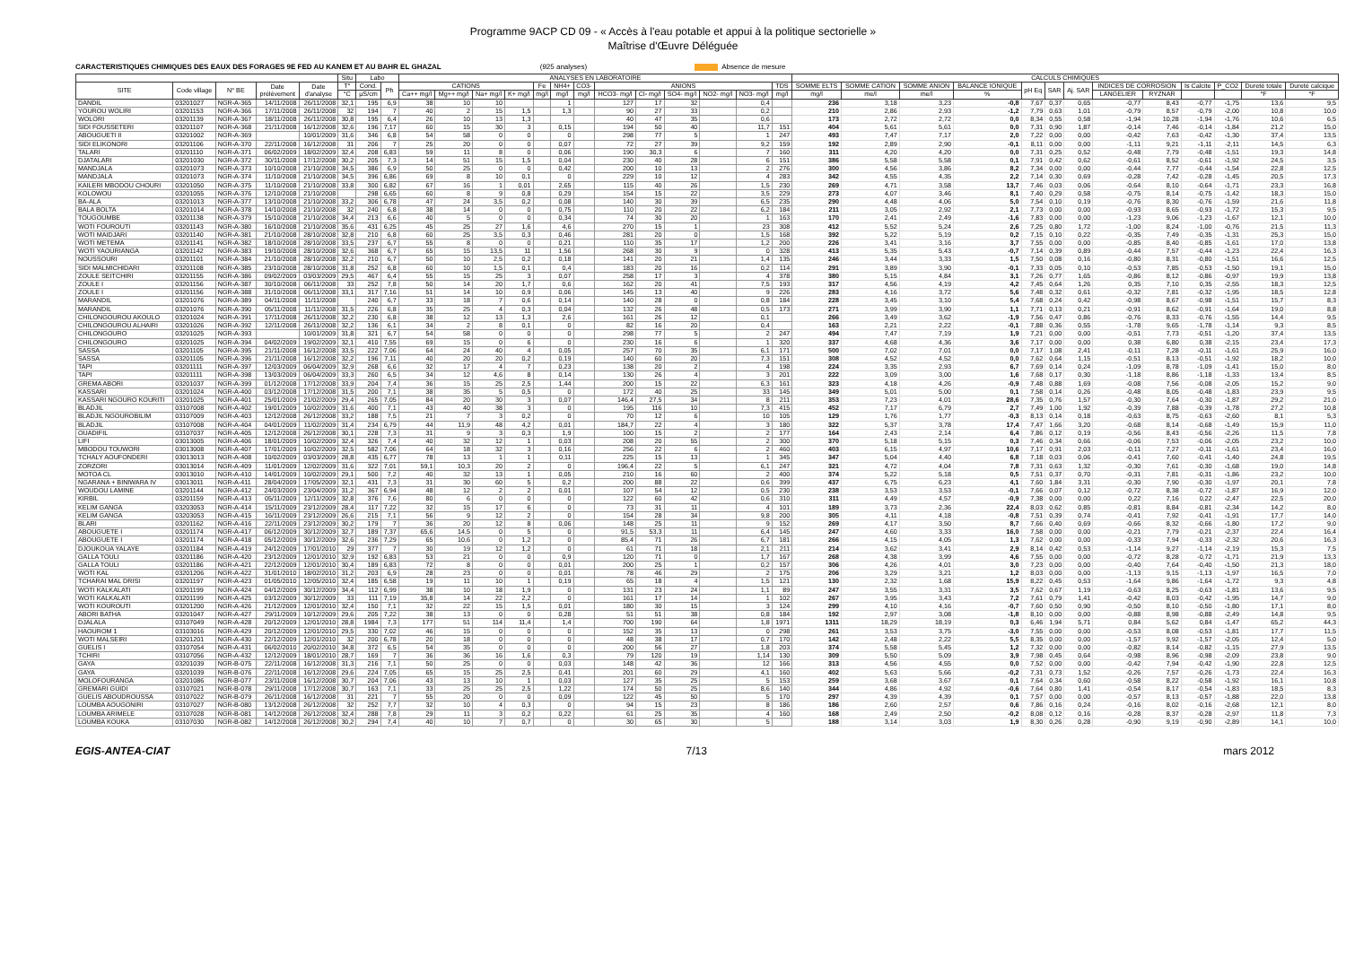Programme 9ACP CD 09 - « Accès à l'eau potable et appui à la politique sectorielle »
Maîtrise d'Œuvre Déléguée
CARACTERISTIQUES CHIMIQUES DES EAUX DES FORAGES 9E FED AU KANEM ET AU BAHR EL GHAZAL (925 analyses) Absence de mesure
| | | | | | Situ | Labo | | ANALYSES EN LABORATOIRE | | | | | | | | | | | | | CALCULS CHIMIQUES | | | | | | | | | | | | |
| --- | --- | --- | --- | --- | --- | --- | --- | --- | --- | --- | --- | --- | --- | --- | --- | --- | --- | --- | --- | --- | --- | --- | --- | --- | --- | --- | --- | --- | --- | --- | --- | --- | --- |
| SITE | Code village | N° BE | Date prélèvement | Date d'analyse | T° | Cond. | Ph | CATIONS | | | | Fe | NH4+ | CO3- | ANIONS | | | | | TDS | SOMME ELTS | SOMME CATION | SOMME ANION | BALANCE IONIQUE | pH Eq | SAR | Aj. SAR | INDICES DE CORROSION | | Is Calcite | P_CO2 | Dureté totale | Dureté calcique |
| | | | | | °C | µS/cm | | Ca++ mg/l | Mg++ mg/l | Na+ mg/l | K+ mg/l | mg/l | mg/l | mg/l | HCO3- mg/l | Cl- mg/l | SO4- mg/l | NO2- mg/l | NO3- mg/l | mg/l | mg/l | me/l | me/l | % | | | | LANGELIER | RYZNAR | | | °F | °F |
| DANDIL | 03201027 | NGR-A-365 | 14/11/2008 | 26/11/2008 | 32,1 | 195 | 6,9 | 38 | 10 | 10 | | | 1 | | 127 | 17 | 32 | | 0,4 | | 236 | 3,18 | 3,23 | -0,8 | 7,67 | 0,37 | 0,65 | -0,77 | 8,43 | -0,77 | -1,75 | 13,6 | 9,5 |
| YOUROU WOLIRI | 03201153 | NGR-A-366 | 17/11/2008 | 26/11/2008 | 32 | 194 | 7 | 40 | 2 | 15 | 1,5 | | 1,3 | | 90 | 27 | 33 | | 0,2 | | 210 | 2,86 | 2,93 | -1,2 | 7,79 | 0,63 | 1,01 | -0,79 | 8,57 | -0,79 | -2,00 | 10,8 | 10,0 |
| WOLORI | 03201139 | NGR-A-367 | 18/11/2008 | 26/11/2008 | 30,8 | 195 | 6,4 | 26 | 10 | 13 | 1,3 | | | | 40 | 47 | 35 | | 0,6 | | 173 | 2,72 | 2,72 | 0,0 | 8,34 | 0,55 | 0,58 | -1,94 | 10,28 | -1,94 | -1,76 | 10,6 | 6,5 |
| SIDI FOUSSETERI | 03201107 | NGR-A-368 | 21/11/2008 | 16/12/2008 | 32,6 | 196 | 7,17 | 60 | 15 | 30 | 3 | | 0,15 | | 194 | 50 | 40 | | 11,7 | 151 | 404 | 5,61 | 5,61 | 0,0 | 7,31 | 0,90 | 1,87 | -0,14 | 7,46 | -0,14 | -1,84 | 21,2 | 15,0 |
| ABOUGUETI II | 03201002 | NGR-A-369 | | 10/01/2009 | 31,6 | 346 | 6,8 | 54 | 58 | 0 | 0 | | 0 | | 298 | 77 | 5 | | 1 | 247 | 493 | 7,47 | 7,17 | 2,0 | 7,22 | 0,00 | 0,00 | -0,42 | 7,63 | -0,42 | -1,30 | 37,4 | 13,5 |
| SIDI ELIKONORI | 03201106 | NGR-A-370 | 22/11/2008 | 16/12/2008 | 31 | 206 | 7 | 25 | 20 | 0 | 0 | | 0,07 | | 72 | 27 | 39 | | 9,2 | 159 | 192 | 2,89 | 2,90 | -0,1 | 8,11 | 0,00 | 0,00 | -1,11 | 9,21 | -1,11 | -2,11 | 14,5 | 6,3 |
| TALARI | 03201110 | NGR-A-371 | 06/02/2009 | 18/02/2009 | 32,4 | 208 | 6,83 | 59 | 11 | 8 | 0 | | 0,06 | | 190 | 30,3 | 6 | | 7 | 160 | 311 | 4,20 | 4,20 | 0,0 | 7,31 | 0,25 | 0,52 | -0,48 | 7,79 | -0,48 | -1,51 | 19,3 | 14,8 |
| DJATALARI | 03201030 | NGR-A-372 | 30/11/2008 | 17/12/2008 | 30,2 | 205 | 7,3 | 14 | 51 | 15 | 1,5 | | 0,04 | | 230 | 40 | 28 | | 6 | 151 | 386 | 5,58 | 5,58 | 0,1 | 7,91 | 0,42 | 0,62 | -0,61 | 8,52 | -0,61 | -1,92 | 24,5 | 3,5 |
| MANDJALA | 03201073 | NGR-A-373 | 10/10/2008 | 21/10/2008 | 34,5 | 386 | 6,9 | 50 | 25 | 0 | 0 | | 0,42 | | 200 | 10 | 13 | | 2 | 276 | 300 | 4,56 | 3,86 | 8,2 | 7,34 | 0,00 | 0,00 | -0,44 | 7,77 | -0,44 | -1,54 | 22,8 | 12,5 |
| MANDJALA | 03201073 | NGR-A-374 | 11/10/2008 | 21/10/2008 | 34,5 | 396 | 6,86 | 69 | 8 | 10 | 0,1 | | 0 | | 229 | 10 | 12 | | 4 | 283 | 342 | 4,55 | 4,35 | 2,2 | 7,14 | 0,30 | 0,69 | -0,28 | 7,42 | -0,28 | -1,45 | 20,5 | 17,3 |
| KAILERI MBODOU CHOURI | 03201050 | NGR-A-375 | 11/10/2008 | 21/10/2008 | 33,8 | 300 | 6,82 | 67 | 16 | 1 | 0,01 | | 2,65 | | 115 | 40 | 26 | | 1,5 | 230 | 269 | 4,71 | 3,58 | 13,7 | 7,46 | 0,03 | 0,06 | -0,64 | 8,10 | -0,64 | -1,71 | 23,3 | 16,8 |
| KOLOWOU | 03201055 | NGR-A-376 | 12/10/2008 | 21/10/2008 | | 298 | 6,65 | 60 | 8 | 9 | 0,8 | | 0,29 | | 154 | 15 | 22 | | 3,5 | 229 | 273 | 4,07 | 3,46 | 8,1 | 7,40 | 0,29 | 0,58 | -0,75 | 8,14 | -0,75 | -1,42 | 18,3 | 15,0 |
| BA-ALA | 03201013 | NGR-A-377 | 13/10/2008 | 21/10/2008 | 33,2 | 306 | 6,78 | 47 | 24 | 3,5 | 0,2 | | 0,08 | | 140 | 30 | 39 | | 6,5 | 235 | 290 | 4,48 | 4,06 | 5,0 | 7,54 | 0,10 | 0,19 | -0,76 | 8,30 | -0,76 | -1,59 | 21,6 | 11,8 |
| BALA BOLTA | 03201014 | NGR-A-378 | 14/10/2008 | 21/10/2008 | 32 | 240 | 6,8 | 38 | 14 | 0 | 0 | | 0,75 | | 110 | 20 | 22 | | 6,2 | 184 | 211 | 3,05 | 2,92 | 2,1 | 7,73 | 0,00 | 0,00 | -0,93 | 8,65 | -0,93 | -1,72 | 15,3 | 9,5 |
| TOUGOUMBE | 03201138 | NGR-A-379 | 15/10/2008 | 21/10/2008 | 34,4 | 213 | 6,6 | 40 | 5 | 0 | 0 | | 0,34 | | 74 | 30 | 20 | | 1 | 163 | 170 | 2,41 | 2,49 | -1,6 | 7,83 | 0,00 | 0,00 | -1,23 | 9,06 | -1,23 | -1,67 | 12,1 | 10,0 |
| WOTI FOUROUTI | 03201143 | NGR-A-380 | 16/10/2008 | 21/10/2008 | 35,6 | 431 | 6,25 | 45 | 25 | 27 | 1,6 | | 4,6 | | 270 | 15 | 1 | | 23 | 308 | 412 | 5,52 | 5,24 | 2,6 | 7,25 | 0,80 | 1,72 | -1,00 | 8,24 | -1,00 | -0,76 | 21,5 | 11,3 |
| WOTI MAIDJARI | 03201140 | NGR-A-381 | 21/10/2008 | 28/10/2008 | 32,8 | 210 | 6,8 | 60 | 25 | 3,5 | 0,3 | | 0,46 | | 281 | 20 | 0 | | 1,5 | 168 | 392 | 5,22 | 5,19 | 0,2 | 7,15 | 0,10 | 0,22 | -0,35 | 7,49 | -0,35 | -1,31 | 25,3 | 15,0 |
| WOTI METEMA | 03201141 | NGR-A-382 | 18/10/2008 | 28/10/2008 | 33,5 | 237 | 6,7 | 55 | 8 | 0 | 0 | | 0,21 | | 110 | 35 | 17 | | 1,2 | 200 | 226 | 3,41 | 3,16 | 3,7 | 7,55 | 0,00 | 0,00 | -0,85 | 8,40 | -0,85 | -1,61 | 17,0 | 13,8 |
| WOTI YAOURIANGA | 03201142 | NGR-A-383 | 19/10/2008 | 28/10/2008 | 32,6 | 368 | 6,7 | 65 | 15 | 13,5 | 11 | | 1,56 | | 268 | 30 | 9 | | 0 | 328 | 413 | 5,35 | 5,43 | -0,7 | 7,14 | 0,39 | 0,89 | -0,44 | 7,57 | -0,44 | -1,23 | 22,4 | 16,3 |
| NOUSSOURI | 03201101 | NGR-A-384 | 21/10/2008 | 28/10/2008 | 32,2 | 210 | 6,7 | 50 | 10 | 2,5 | 0,2 | | 0,18 | | 141 | 20 | 21 | | 1,4 | 135 | 246 | 3,44 | 3,33 | 1,5 | 7,50 | 0,08 | 0,16 | -0,80 | 8,31 | -0,80 | -1,51 | 16,6 | 12,5 |
| SIDI MALMICHIDARI | 03201108 | NGR-A-385 | 23/10/2008 | 28/10/2008 | 31,8 | 252 | 6,8 | 60 | 10 | 1,5 | 0,1 | | 0,4 | | 183 | 20 | 16 | | 0,2 | 114 | 291 | 3,89 | 3,90 | -0,1 | 7,33 | 0,05 | 0,10 | -0,53 | 7,85 | -0,53 | -1,50 | 19,1 | 15,0 |
| ZOULE SEITCHIRI | 03201155 | NGR-A-386 | 09/02/2009 | 03/03/2009 | 29,5 | 467 | 6,4 | 55 | 15 | 25 | 3 | | 0,07 | | 258 | 17 | 3 | | 4 | 378 | 380 | 5,15 | 4,84 | 3,1 | 7,26 | 0,77 | 1,65 | -0,86 | 8,12 | -0,86 | -0,97 | 19,9 | 13,8 |
| ZOULE I | 03201156 | NGR-A-387 | 30/10/2008 | 06/11/2008 | 33 | 252 | 7,8 | 50 | 14 | 20 | 1,7 | | 0,6 | | 162 | 20 | 41 | | 7,5 | 193 | 317 | 4,56 | 4,19 | 4,2 | 7,45 | 0,64 | 1,26 | 0,35 | 7,10 | 0,35 | -2,55 | 18,3 | 12,5 |
| ZOULE I | 03201156 | NGR-A-388 | 31/10/2008 | 06/11/2008 | 33,1 | 317 | 7,16 | 51 | 14 | 10 | 0,9 | | 0,06 | | 145 | 13 | 40 | | 9 | 226 | 283 | 4,16 | 3,72 | 5,6 | 7,48 | 0,32 | 0,61 | -0,32 | 7,81 | -0,32 | -1,95 | 18,5 | 12,8 |
| MARANDIL | 03201076 | NGR-A-389 | 04/11/2008 | 11/11/2008 | | 240 | 6,7 | 33 | 18 | 7 | 0,6 | | 0,14 | | 140 | 28 | 0 | | 0,8 | 184 | 228 | 3,45 | 3,10 | 5,4 | 7,68 | 0,24 | 0,42 | -0,98 | 8,67 | -0,98 | -1,51 | 15,7 | 8,3 |
| MARANDIL | 03201076 | NGR-A-390 | 05/11/2008 | 11/11/2008 | 31,5 | 226 | 6,8 | 35 | 25 | 4 | 0,3 | | 0,04 | | 132 | 26 | 48 | | 0,5 | 173 | 271 | 3,99 | 3,90 | 1,1 | 7,71 | 0,13 | 0,21 | -0,91 | 8,62 | -0,91 | -1,64 | 19,0 | 8,8 |
| CHILONGOUROU AKOULO | 03201024 | NGR-A-391 | 17/11/2008 | 26/11/2008 | 32,2 | 230 | 6,8 | 38 | 12 | 13 | 1,3 | | 2,6 | | 161 | 26 | 12 | | 0,1 | | 266 | 3,49 | 3,62 | -1,9 | 7,56 | 0,47 | 0,86 | -0,76 | 8,33 | -0,76 | -1,55 | 14,4 | 9,5 |
| CHILONGOUROU ALHAIRI | 03201026 | NGR-A-392 | 12/11/2008 | 26/11/2008 | 32,2 | 136 | 6,1 | 34 | 2 | 8 | 0,1 | | 0 | | 82 | 16 | 20 | | 0,4 | | 163 | 2,21 | 2,22 | -0,1 | 7,88 | 0,36 | 0,55 | -1,78 | 9,65 | -1,78 | -1,14 | 9,3 | 8,5 |
| CHILONGOURO | 03201025 | NGR-A-393 | | 10/01/2009 | 31,8 | 321 | 6,7 | 54 | 58 | 0 | 0 | | 0 | | 298 | 77 | 5 | | 2 | 247 | 494 | 7,47 | 7,19 | 1,9 | 7,21 | 0,00 | 0,00 | -0,51 | 7,73 | -0,51 | -1,20 | 37,4 | 13,5 |
| CHILONGOURO | 03201025 | NGR-A-394 | 04/02/2009 | 19/02/2009 | 32,1 | 410 | 7,55 | 69 | 15 | 0 | 6 | | 0 | | 230 | 16 | 6 | | 1 | 320 | 337 | 4,68 | 4,36 | 3,6 | 7,17 | 0,00 | 0,00 | 0,38 | 6,80 | 0,38 | -2,15 | 23,4 | 17,3 |
| SASSA | 03201105 | NGR-A-395 | 21/11/2008 | 16/12/2008 | 33,5 | 222 | 7,06 | 64 | 24 | 40 | 4 | | 0,05 | | 257 | 70 | 35 | | 6,1 | 171 | 500 | 7,02 | 7,01 | 0,0 | 7,17 | 1,08 | 2,41 | -0,11 | 7,28 | -0,11 | -1,61 | 25,9 | 16,0 |
| SASSA | 03201105 | NGR-A-396 | 21/11/2008 | 16/12/2008 | 32,2 | 196 | 7,11 | 40 | 20 | 20 | 0,2 | | 0,19 | | 140 | 60 | 20 | | 7,3 | 151 | 308 | 4,52 | 4,52 | 0,0 | 7,62 | 0,64 | 1,15 | -0,51 | 8,13 | -0,51 | -1,92 | 18,2 | 10,0 |
| TAPI | 03201111 | NGR-A-397 | 12/03/2009 | 06/04/2009 | 32,9 | 268 | 6,6 | 32 | 17 | 4 | 7 | | 0,23 | | 138 | 20 | 2 | | 4 | 198 | 224 | 3,35 | 2,93 | 6,7 | 7,69 | 0,14 | 0,24 | -1,09 | 8,78 | -1,09 | -1,41 | 15,0 | 8,0 |
| TAPI | 03201111 | NGR-A-398 | 13/03/2009 | 06/04/2009 | 33,3 | 260 | 6,5 | 34 | 12 | 4,6 | 8 | | 0,14 | | 130 | 26 | 4 | | 3 | 201 | 222 | 3,09 | 3,00 | 1,6 | 7,68 | 0,17 | 0,30 | -1,18 | 8,86 | -1,18 | -1,33 | 13,4 | 8,5 |
| GREMA ABORI | 03201037 | NGR-A-399 | 01/12/2008 | 17/12/2008 | 33,9 | 204 | 7,4 | 36 | 15 | 25 | 2,5 | | 1,44 | | 200 | 15 | 22 | | 6,3 | 161 | 323 | 4,18 | 4,26 | -0,9 | 7,48 | 0,88 | 1,69 | -0,08 | 7,56 | -0,08 | -2,05 | 15,2 | 9,0 |
| KASSARI | 03201024 | NGR-A-400 | 03/12/2008 | 17/12/2008 | 31,5 | 200 | 7,1 | 38 | 35 | 5 | 0,5 | | 0 | | 172 | 40 | 25 | | 33 | 145 | 349 | 5,01 | 5,00 | 0,1 | 7,58 | 0,14 | 0,26 | -0,48 | 8,05 | -0,48 | -1,83 | 23,9 | 9,5 |
| KASSARI NGOURO KOURITI | 03201025 | NGR-A-401 | 25/01/2009 | 21/02/2009 | 29,4 | 265 | 7,05 | 84 | 20 | 30 | 3 | | 0,07 | | 146,4 | 27,5 | 34 | | 8 | 211 | 353 | 7,23 | 4,01 | 28,6 | 7,35 | 0,76 | 1,57 | -0,30 | 7,64 | -0,30 | -1,87 | 29,2 | 21,0 |
| BLADJIL | 03107008 | NGR-A-402 | 19/01/2009 | 10/02/2009 | 31,6 | 400 | 7,1 | 43 | 40 | 38 | 3 | | 0 | | 195 | 116 | 10 | | 7,3 | 415 | 452 | 7,17 | 6,79 | 2,7 | 7,49 | 1,00 | 1,92 | -0,39 | 7,88 | -0,39 | -1,78 | 27,2 | 10,8 |
| BLADJIL NGOUROBILIM | 03107009 | NGR-A-403 | 12/12/2008 | 26/12/2008 | 33,2 | 188 | 7,5 | 21 | 7 | 3 | 0,2 | | 0 | | 70 | 12 | 6 | | 10 | 105 | 129 | 1,76 | 1,77 | -0,3 | 8,13 | 0,14 | 0,18 | -0,63 | 8,75 | -0,63 | -2,60 | 8,1 | 5,3 |
| BLADJIL | 03107008 | NGR-A-404 | 04/01/2009 | 11/02/2009 | 31,4 | 234 | 6,79 | 44 | 11,9 | 48 | 4,2 | | 0,01 | | 184,7 | 22 | 4 | | 3 | 180 | 322 | 5,37 | 3,78 | 17,4 | 7,47 | 1,66 | 3,20 | -0,68 | 8,14 | -0,68 | -1,49 | 15,9 | 11,0 |
| OUADIFIL | 03107037 | NGR-A-405 | 12/12/2008 | 26/12/2008 | 30,1 | 228 | 7,3 | 31 | 9 | 3 | 0,3 | | 1,9 | | 100 | 15 | 2 | | 2 | 177 | 164 | 2,43 | 2,14 | 6,4 | 7,86 | 0,12 | 0,19 | -0,56 | 8,43 | -0,56 | -2,26 | 11,5 | 7,8 |
| LIFI | 03013005 | NGR-A-406 | 18/01/2009 | 10/02/2009 | 32,4 | 326 | 7,4 | 40 | 32 | 12 | 1 | | 0,03 | | 208 | 20 | 55 | | 2 | 300 | 370 | 5,18 | 5,15 | 0,3 | 7,46 | 0,34 | 0,66 | -0,06 | 7,53 | -0,06 | -2,05 | 23,2 | 10,0 |
| MBODOU TOUWORI | 03013008 | NGR-A-407 | 17/01/2009 | 10/02/2009 | 32,5 | 582 | 7,06 | 64 | 18 | 32 | 3 | | 0,16 | | 256 | 22 | 6 | | 2 | 460 | 403 | 6,15 | 4,97 | 10,6 | 7,17 | 0,91 | 2,03 | -0,11 | 7,27 | -0,11 | -1,61 | 23,4 | 16,0 |
| TCHALY AOUFONDERI | 03013013 | NGR-A-408 | 10/02/2009 | 03/03/2009 | 28,8 | 435 | 6,77 | 78 | 13 | 1 | 1 | | 0,11 | | 225 | 15 | 13 | | 1 | 345 | 347 | 5,04 | 4,40 | 6,8 | 7,18 | 0,03 | 0,06 | -0,41 | 7,60 | -0,41 | -1,40 | 24,8 | 19,5 |
| ZORZORI | 03013014 | NGR-A-409 | 11/01/2009 | 12/02/2009 | 31,6 | 322 | 7,01 | 59,1 | 10,3 | 20 | 2 | | 0 | | 196,4 | 22 | 5 | | 6,1 | 247 | 321 | 4,72 | 4,04 | 7,8 | 7,31 | 0,63 | 1,32 | -0,30 | 7,61 | -0,30 | -1,68 | 19,0 | 14,8 |
| MOTOA CL | 03013010 | NGR-A-410 | 14/01/2009 | 10/02/2009 | 29,1 | 500 | 7,2 | 40 | 32 | 13 | 1 | | 0,05 | | 210 | 16 | 60 | | 2 | 400 | 374 | 5,22 | 5,18 | 0,5 | 7,51 | 0,37 | 0,70 | -0,31 | 7,81 | -0,31 | -1,86 | 23,2 | 10,0 |
| NGARANA + BINIWARA IV | 03013011 | NGR-A-411 | 28/04/2009 | 17/05/2009 | 32,1 | 431 | 7,3 | 31 | 30 | 60 | 5 | | 0,2 | | 200 | 88 | 22 | | 0,6 | 399 | 437 | 6,75 | 6,23 | 4,1 | 7,60 | 1,84 | 3,31 | -0,30 | 7,90 | -0,30 | -1,97 | 20,1 | 7,8 |
| WOUDOU LAMINE | 03201144 | NGR-A-412 | 24/03/2009 | 23/04/2009 | 31,2 | 367 | 6,94 | 48 | 12 | 2 | 2 | | 0,01 | | 107 | 54 | 12 | | 0,5 | 230 | 238 | 3,53 | 3,53 | -0,1 | 7,66 | 0,07 | 0,12 | -0,72 | 8,38 | -0,72 | -1,87 | 16,9 | 12,0 |
| KIRBIL | 03201159 | NGR-A-413 | 05/11/2009 | 12/11/2009 | 32,8 | 376 | 7,6 | 80 | 6 | 0 | 0 | | 0 | | 122 | 60 | 42 | | 0,6 | 310 | 311 | 4,49 | 4,57 | -0,9 | 7,38 | 0,00 | 0,00 | 0,22 | 7,16 | 0,22 | -2,47 | 22,5 | 20,0 |
| KELIM GANGA | 03203053 | NGR-A-414 | 15/11/2009 | 23/12/2009 | 28,4 | 117 | 7,22 | 32 | 15 | 17 | 6 | | 0 | | 73 | 31 | 11 | | 4 | 101 | 189 | 3,73 | 2,36 | 22,4 | 8,03 | 0,62 | 0,85 | -0,81 | 8,84 | -0,81 | -2,34 | 14,2 | 8,0 |
| KELIM GANGA | 03203053 | NGR-A-415 | 16/11/2009 | 23/12/2009 | 26,6 | 215 | 7,1 | 56 | 9 | 12 | 2 | | 0 | | 154 | 28 | 34 | | 9,8 | 200 | 305 | 4,11 | 4,18 | -0,8 | 7,51 | 0,39 | 0,74 | -0,41 | 7,92 | -0,41 | -1,91 | 17,7 | 14,0 |
| BLARI | 03201162 | NGR-A-416 | 22/11/2009 | 23/12/2009 | 30,2 | 179 | 7 | 36 | 20 | 12 | 8 | | 0,06 | | 148 | 25 | 11 | | 9 | 152 | 269 | 4,17 | 3,50 | 8,7 | 7,66 | 0,40 | 0,69 | -0,66 | 8,32 | -0,66 | -1,80 | 17,2 | 9,0 |
| ABOUGUETE I | 03201174 | NGR-A-417 | 06/12/2009 | 30/12/2009 | 32,7 | 189 | 7,37 | 65,6 | 14,5 | 0 | 5 | | 0 | | 91,5 | 53,3 | 11 | | 6,4 | 145 | 247 | 4,60 | 3,33 | 16,0 | 7,58 | 0,00 | 0,00 | -0,21 | 7,79 | -0,21 | -2,37 | 22,4 | 16,4 |
| ABOUGUETE I | 03201174 | NGR-A-418 | 05/12/2009 | 30/12/2009 | 32,6 | 236 | 7,29 | 65 | 10,6 | 0 | 1,2 | | 0 | | 85,4 | 71 | 26 | | 6,7 | 181 | 266 | 4,15 | 4,05 | 1,3 | 7,62 | 0,00 | 0,00 | -0,33 | 7,94 | -0,33 | -2,32 | 20,6 | 16,3 |
| DJOUKOUA YALAYE | 03201184 | NGR-A-419 | 24/12/2009 | 17/01/2010 | 29 | 377 | 7 | 30 | 19 | 12 | 1,2 | | 0 | | 61 | 71 | 18 | | 2,1 | 211 | 214 | 3,62 | 3,41 | 2,9 | 8,14 | 0,42 | 0,53 | -1,14 | 9,27 | -1,14 | -2,19 | 15,3 | 7,5 |
| GALLA TOULI | 03201186 | NGR-A-420 | 23/12/2009 | 12/01/2010 | 32,9 | 192 | 6,83 | 53 | 21 | 0 | 0 | | 0,9 | | 120 | 71 | 0 | | 1,7 | 167 | 268 | 4,38 | 3,99 | 4,6 | 7,55 | 0,00 | 0,00 | -0,72 | 8,28 | -0,72 | -1,71 | 21,9 | 13,3 |
| GALLA TOULI | 03201186 | NGR-A-421 | 22/12/2009 | 12/01/2010 | 30,4 | 189 | 6,83 | 72 | 8 | 0 | 0 | | 0,01 | | 200 | 25 | 1 | | 0,2 | 157 | 306 | 4,26 | 4,01 | 3,0 | 7,23 | 0,00 | 0,00 | -0,40 | 7,64 | -0,40 | -1,50 | 21,3 | 18,0 |
| WOTI KAL | 03201206 | NGR-A-422 | 31/01/2010 | 18/02/2010 | 31,2 | 203 | 6,9 | 28 | 23 | 0 | 0 | | 0,01 | | 78 | 46 | 29 | | 2 | 175 | 206 | 3,29 | 3,21 | 1,2 | 8,03 | 0,00 | 0,00 | -1,13 | 9,15 | -1,13 | -1,97 | 16,5 | 7,0 |
| TCHARAI MAL DRISI | 03201197 | NGR-A-423 | 01/05/2010 | 12/05/2010 | 32,4 | 185 | 6,58 | 19 | 11 | 10 | 1 | | 0,19 | | 65 | 18 | 4 | | 1,5 | 121 | 130 | 2,32 | 1,68 | 15,9 | 8,22 | 0,45 | 0,53 | -1,64 | 9,86 | -1,64 | -1,72 | 9,3 | 4,8 |
| WOTI KALKALATI | 03201199 | NGR-A-424 | 04/12/2009 | 30/12/2009 | 34,4 | 112 | 6,99 | 38 | 10 | 18 | 1,9 | | 0 | | 131 | 23 | 24 | | 1,1 | 89 | 247 | 3,55 | 3,31 | 3,5 | 7,62 | 0,67 | 1,19 | -0,63 | 8,25 | -0,63 | -1,81 | 13,6 | 9,5 |
| WOTI KALKALATI | 03201199 | NGR-A-425 | 03/12/2009 | 30/12/2009 | 33 | 111 | 7,19 | 35,8 | 14 | 22 | 2,2 | | 0 | | 161 | 17 | 14 | | 1 | 102 | 267 | 3,95 | 3,43 | 7,2 | 7,61 | 0,79 | 1,41 | -0,42 | 8,03 | -0,42 | -1,95 | 14,7 | 9,0 |
| WOTI KOUROUTI | 03201200 | NGR-A-426 | 21/12/2009 | 12/01/2010 | 32,4 | 150 | 7,1 | 32 | 22 | 15 | 1,5 | | 0,01 | | 180 | 30 | 15 | | 3 | 124 | 299 | 4,10 | 4,16 | -0,7 | 7,60 | 0,50 | 0,90 | -0,50 | 8,10 | -0,50 | -1,80 | 17,1 | 8,0 |
| ABORI BATHA | 03201047 | NGR-A-427 | 29/11/2009 | 10/12/2009 | 29,6 | 205 | 7,22 | 38 | 13 | 0 | 0 | | 0,28 | | 51 | 51 | 38 | | 0,8 | 184 | 192 | 2,97 | 3,08 | -1,8 | 8,10 | 0,00 | 0,00 | -0,88 | 8,98 | -0,88 | -2,49 | 14,8 | 9,5 |
| DJALALA | 03107049 | NGR-A-428 | 20/12/2009 | 12/01/2010 | 28,8 | 1984 | 7,3 | 177 | 51 | 114 | 11,4 | | 1,4 | | 700 | 190 | 64 | | 1,8 | 1971 | 1311 | 18,29 | 18,19 | 0,3 | 6,46 | 1,94 | 5,71 | 0,84 | 5,62 | 0,84 | -1,47 | 65,2 | 44,3 |
| HAOUROM 1 | 03103016 | NGR-A-429 | 20/12/2009 | 12/01/2010 | 29,5 | 330 | 7,02 | 46 | 15 | 0 | 0 | | 0 | | 152 | 35 | 13 | | 0 | 298 | 261 | 3,53 | 3,75 | -3,0 | 7,55 | 0,00 | 0,00 | -0,53 | 8,08 | -0,53 | -1,81 | 17,7 | 11,5 |
| WOTI MALSEIRI | 03201201 | NGR-A-430 | 22/12/2009 | 12/01/2010 | 32 | 200 | 6,78 | 20 | 18 | 0 | 0 | | 0 | | 48 | 38 | 17 | | 0,7 | 170 | 142 | 2,48 | 2,22 | 5,5 | 8,35 | 0,00 | 0,00 | -1,57 | 9,92 | -1,57 | -2,05 | 12,4 | 5,0 |
| GUELIS I | 03107054 | NGR-A-431 | 06/02/2010 | 20/02/2010 | 34,8 | 372 | 6,5 | 54 | 35 | 0 | 0 | | 0 | | 200 | 56 | 27 | | 1,8 | 203 | 374 | 5,58 | 5,45 | 1,2 | 7,32 | 0,00 | 0,00 | -0,82 | 8,14 | -0,82 | -1,15 | 27,9 | 13,5 |
| TCHIRI | 03107056 | NGR-A-432 | 12/12/2009 | 18/01/2010 | 28,7 | 169 | 7 | 36 | 36 | 16 | 1,6 | | 0,3 | | 79 | 120 | 19 | | 1,14 | 130 | 309 | 5,50 | 5,09 | 3,9 | 7,98 | 0,45 | 0,64 | -0,98 | 8,96 | -0,98 | -2,09 | 23,8 | 9,0 |
| GAYA | 03201039 | NGR-B-075 | 22/11/2008 | 16/12/2008 | 31,3 | 216 | 7,1 | 50 | 25 | 0 | 0 | | 0,03 | | 148 | 42 | 36 | | 12 | 166 | 313 | 4,56 | 4,55 | 0,0 | 7,52 | 0,00 | 0,00 | -0,42 | 7,94 | -0,42 | -1,90 | 22,8 | 12,5 |
| GAYA | 03201039 | NGR-B-076 | 22/11/2008 | 16/12/2008 | 29,6 | 224 | 7,05 | 65 | 15 | 25 | 2,5 | | 0,41 | | 201 | 60 | 29 | | 4,1 | 160 | 402 | 5,63 | 5,66 | -0,2 | 7,31 | 0,73 | 1,52 | -0,26 | 7,57 | -0,26 | -1,73 | 22,4 | 16,3 |
| MOLOFOURANGA | 03201086 | NGR-B-077 | 23/11/2008 | 16/12/2008 | 30,7 | 204 | 7,06 | 43 | 13 | 10 | 1 | | 0,03 | | 127 | 35 | 25 | | 5 | 153 | 259 | 3,68 | 3,67 | 0,1 | 7,64 | 0,34 | 0,60 | -0,58 | 8,22 | -0,58 | -1,92 | 16,1 | 10,8 |
| GREMARI GUIDI | 03107021 | NGR-B-078 | 29/11/2008 | 17/12/2008 | 30,7 | 163 | 7,1 | 33 | 25 | 25 | 2,5 | | 1,22 | | 174 | 50 | 25 | | 8,6 | 140 | 344 | 4,86 | 4,92 | -0,6 | 7,64 | 0,80 | 1,41 | -0,54 | 8,17 | -0,54 | -1,83 | 18,5 | 8,3 |
| GUELIS ABOUDROUSSA | 03107022 | NGR-B-079 | 26/11/2008 | 16/12/2008 | 31 | 221 | 7 | 55 | 20 | 0 | 0 | | 0,09 | | 122 | 45 | 50 | | 5 | 170 | 297 | 4,39 | 4,39 | 0,1 | 7,57 | 0,00 | 0,00 | -0,57 | 8,13 | -0,57 | -1,88 | 22,0 | 13,8 |
| LOUMBA AOUGONIRI | 03107027 | NGR-B-080 | 13/12/2008 | 26/12/2008 | 32 | 252 | 7,7 | 32 | 10 | 4 | 0,3 | | 0 | | 94 | 15 | 23 | | 8 | 186 | 186 | 2,60 | 2,57 | 0,6 | 7,86 | 0,16 | 0,24 | -0,16 | 8,02 | -0,16 | -2,68 | 12,1 | 8,0 |
| LOUMBA ARIMELE | 03107028 | NGR-B-081 | 14/12/2008 | 26/12/2008 | 32,4 | 288 | 7,8 | 29 | 11 | 3 | 0,2 | | 0,22 | | 61 | 25 | 35 | | 4 | 160 | 168 | 2,49 | 2,50 | -0,2 | 8,08 | 0,12 | 0,16 | -0,28 | 8,37 | -0,28 | -2,97 | 11,8 | 7,3 |
| LOUMBA KOUKA | 03107030 | NGR-B-082 | 14/12/2008 | 26/12/2008 | 30,2 | 294 | 7,4 | 40 | 10 | 7 | 0,7 | | 0 | | 30 | 65 | 30 | | 5 | | 188 | 3,14 | 3,03 | 1,9 | 8,30 | 0,26 | 0,28 | -0,90 | 9,19 | -0,90 | -2,89 | 14,1 | 10,0 |
EGIS-ANTEA-CIAT 7/13 mars 2012